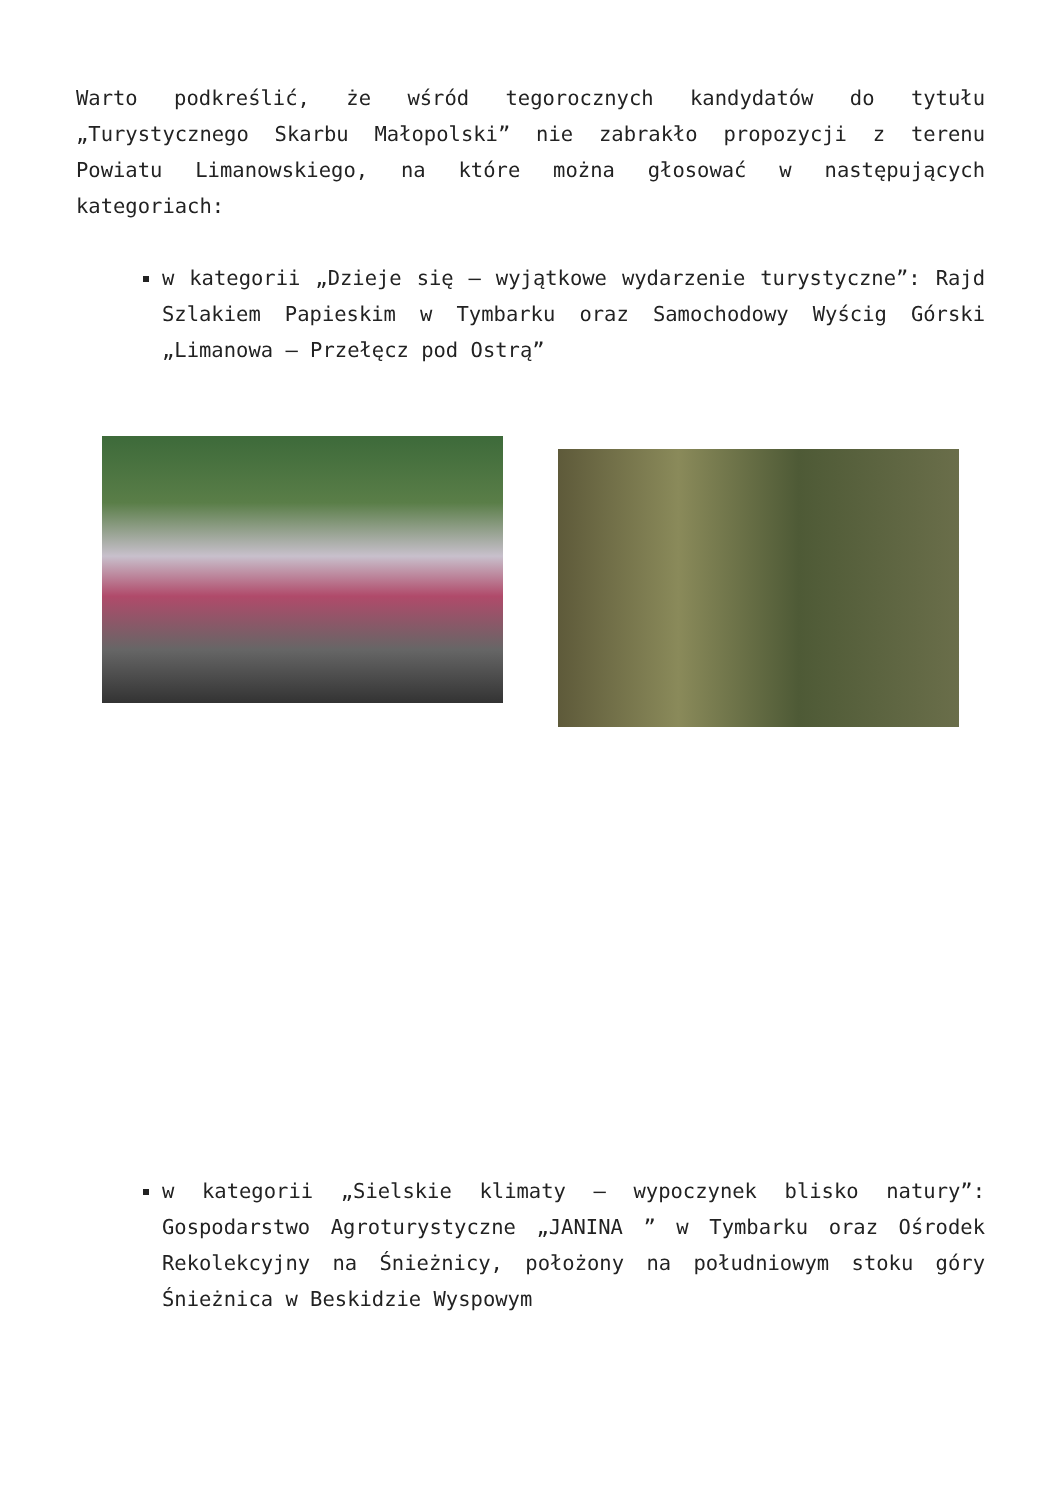Warto podkreślić, że wśród tegorocznych kandydatów do tytułu „Turystycznego Skarbu Małopolski” nie zabrakło propozycji z terenu Powiatu Limanowskiego, na które można głosować w następujących kategoriach:
w kategorii „Dzieje się – wyjątkowe wydarzenie turystyczne”: Rajd Szlakiem Papieskim w Tymbarku oraz Samochodowy Wyścig Górski „Limanowa – Przełęcz pod Ostrą”
w kategorii „Sielskie klimaty – wypoczynek blisko natury”: Gospodarstwo Agroturystyczne „JANINA ” w Tymbarku oraz Ośrodek Rekolekcyjny na Śnieżnicy, położony na południowym stoku góry Śnieżnica w Beskidzie Wyspowym